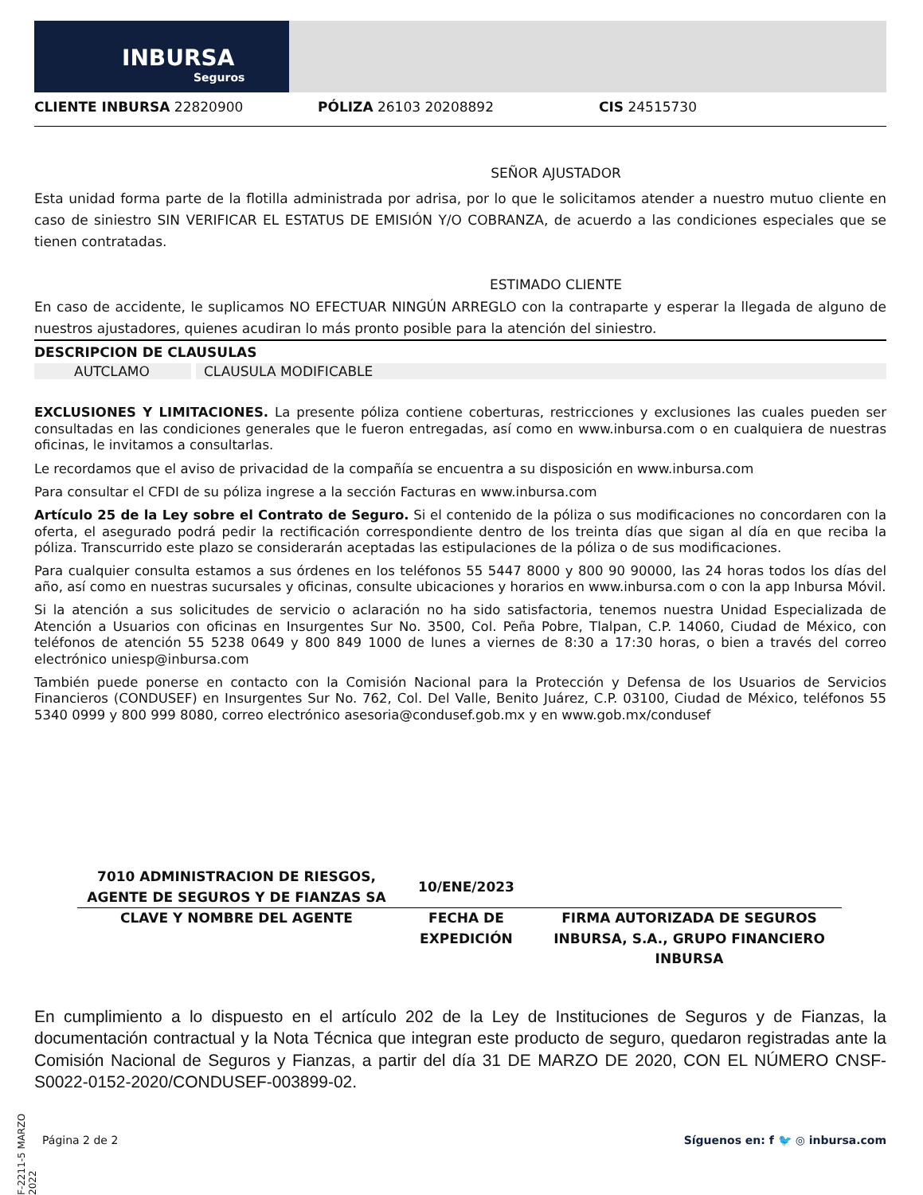INBURSA
Seguros
CLIENTE INBURSA 22820900 PÓLIZA 26103 20208892 CIS 24515730
SEÑOR AJUSTADOR
Esta unidad forma parte de la flotilla administrada por adrisa, por lo que le solicitamos atender a nuestro mutuo cliente en caso de siniestro SIN VERIFICAR EL ESTATUS DE EMISIÓN Y/O COBRANZA, de acuerdo a las condiciones especiales que se tienen contratadas.
ESTIMADO CLIENTE
En caso de accidente, le suplicamos NO EFECTUAR NINGÚN ARREGLO con la contraparte y esperar la llegada de alguno de nuestros ajustadores, quienes acudiran lo más pronto posible para la atención del siniestro.
DESCRIPCION DE CLAUSULAS
AUTCLAMO CLAUSULA MODIFICABLE
EXCLUSIONES Y LIMITACIONES. La presente póliza contiene coberturas, restricciones y exclusiones las cuales pueden ser consultadas en las condiciones generales que le fueron entregadas, así como en www.inbursa.com o en cualquiera de nuestras oficinas, le invitamos a consultarlas.
Le recordamos que el aviso de privacidad de la compañía se encuentra a su disposición en www.inbursa.com
Para consultar el CFDI de su póliza ingrese a la sección Facturas en www.inbursa.com
Artículo 25 de la Ley sobre el Contrato de Seguro. Si el contenido de la póliza o sus modificaciones no concordaren con la oferta, el asegurado podrá pedir la rectificación correspondiente dentro de los treinta días que sigan al día en que reciba la póliza. Transcurrido este plazo se considerarán aceptadas las estipulaciones de la póliza o de sus modificaciones.
Para cualquier consulta estamos a sus órdenes en los teléfonos 55 5447 8000 y 800 90 90000, las 24 horas todos los días del año, así como en nuestras sucursales y oficinas, consulte ubicaciones y horarios en www.inbursa.com o con la app Inbursa Móvil.
Si la atención a sus solicitudes de servicio o aclaración no ha sido satisfactoria, tenemos nuestra Unidad Especializada de Atención a Usuarios con oficinas en Insurgentes Sur No. 3500, Col. Peña Pobre, Tlalpan, C.P. 14060, Ciudad de México, con teléfonos de atención 55 5238 0649 y 800 849 1000 de lunes a viernes de 8:30 a 17:30 horas, o bien a través del correo electrónico uniesp@inbursa.com
También puede ponerse en contacto con la Comisión Nacional para la Protección y Defensa de los Usuarios de Servicios Financieros (CONDUSEF) en Insurgentes Sur No. 762, Col. Del Valle, Benito Juárez, C.P. 03100, Ciudad de México, teléfonos 55 5340 0999 y 800 999 8080, correo electrónico asesoria@condusef.gob.mx y en www.gob.mx/condusef
| 7010 ADMINISTRACION DE RIESGOS, AGENTE DE SEGUROS Y DE FIANZAS SA | 10/ENE/2023 | |
| CLAVE Y NOMBRE DEL AGENTE | FECHA DE EXPEDICIÓN | FIRMA AUTORIZADA DE SEGUROS INBURSA, S.A., GRUPO FINANCIERO INBURSA |
En cumplimiento a lo dispuesto en el artículo 202 de la Ley de Instituciones de Seguros y de Fianzas, la documentación contractual y la Nota Técnica que integran este producto de seguro, quedaron registradas ante la Comisión Nacional de Seguros y Fianzas, a partir del día 31 DE MARZO DE 2020, CON EL NÚMERO CNSF-S0022-0152-2020/CONDUSEF-003899-02.
F-2211-5 MARZO 2022
Página 2 de 2 Síguenos en: f 🐦 ◎ inbursa.com